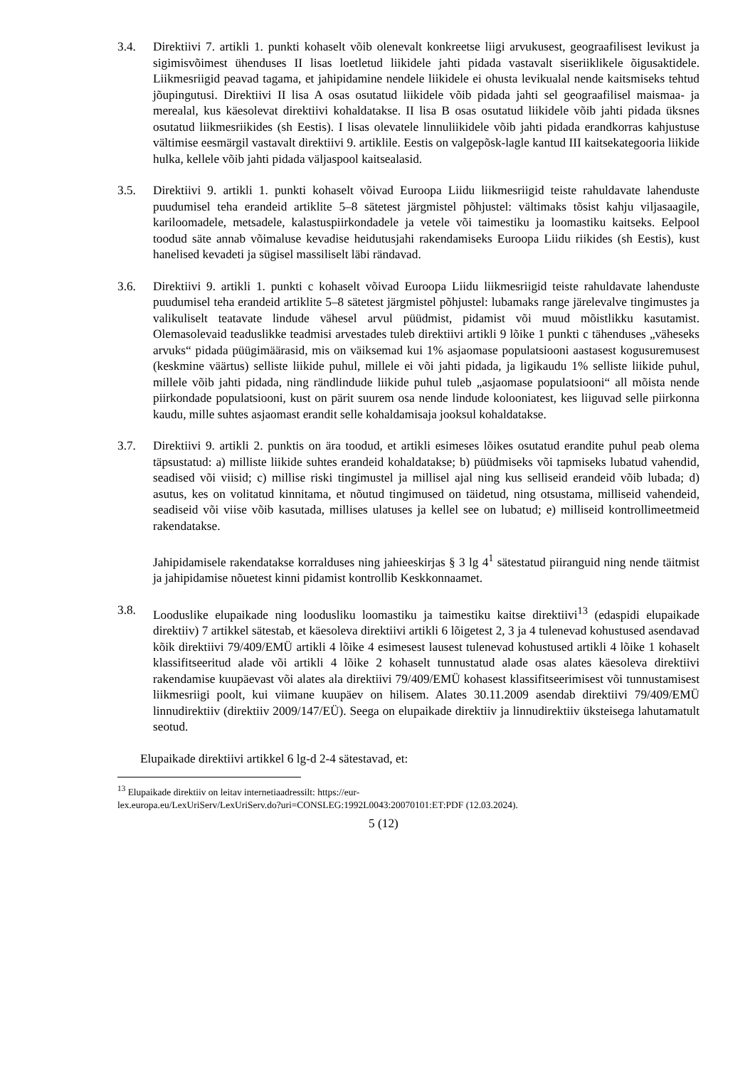3.4. Direktiivi 7. artikli 1. punkti kohaselt võib olenevalt konkreetse liigi arvukusest, geograafilisest levikust ja sigimisvõimest ühenduses II lisas loetletud liikidele jahti pidada vastavalt siseriiklikele õigusaktidele. Liikmesriigid peavad tagama, et jahipidamine nendele liikidele ei ohusta levikualal nende kaitsmiseks tehtud jõupingutusi. Direktiivi II lisa A osas osutatud liikidele võib pidada jahti sel geograafilisel maismaa- ja merealal, kus käesolevat direktiivi kohaldatakse. II lisa B osas osutatud liikidele võib jahti pidada üksnes osutatud liikmesriikides (sh Eestis). I lisas olevatele linnuliikidele võib jahti pidada erandkorras kahjustuse vältimise eesmärgil vastavalt direktiivi 9. artiklile. Eestis on valgepõsk-lagle kantud III kaitsekategooria liikide hulka, kellele võib jahti pidada väljaspool kaitsealasid.
3.5. Direktiivi 9. artikli 1. punkti kohaselt võivad Euroopa Liidu liikmesriigid teiste rahuldavate lahenduste puudumisel teha erandeid artiklite 5–8 sätetest järgmistel põhjustel: vältimaks tõsist kahju viljasaagile, kariloomadele, metsadele, kalastuspiirkondadele ja vetele või taimestiku ja loomastiku kaitseks. Eelpool toodud säte annab võimaluse kevadise heidutusjahi rakendamiseks Euroopa Liidu riikides (sh Eestis), kust hanelised kevadeti ja sügisel massiliselt läbi rändavad.
3.6. Direktiivi 9. artikli 1. punkti c kohaselt võivad Euroopa Liidu liikmesriigid teiste rahuldavate lahenduste puudumisel teha erandeid artiklite 5–8 sätetest järgmistel põhjustel: lubamaks range järelevalve tingimustes ja valikuliselt teatavate lindude vähesel arvul püüdmist, pidamist või muud mõistlikku kasutamist. Olemasolevaid teaduslikke teadmisi arvestades tuleb direktiivi artikli 9 lõike 1 punkti c tähenduses „väheseks arvuks“ pidada püügimäärasid, mis on väiksemad kui 1% asjaomase populatsiooni aastasest kogusuremusest (keskmine väärtus) selliste liikide puhul, millele ei või jahti pidada, ja ligikaudu 1% selliste liikide puhul, millele võib jahti pidada, ning rändlindude liikide puhul tuleb „asjaomase populatsiooni“ all mõista nende piirkondade populatsiooni, kust on pärit suurem osa nende lindude kolooniatest, kes liiguvad selle piirkonna kaudu, mille suhtes asjaomast erandit selle kohaldamisaja jooksul kohaldatakse.
3.7. Direktiivi 9. artikli 2. punktis on ära toodud, et artikli esimeses lõikes osutatud erandite puhul peab olema täpsustatud: a) milliste liikide suhtes erandeid kohaldatakse; b) püüdmiseks või tapmiseks lubatud vahendid, seadised või viisid; c) millise riski tingimustel ja millisel ajal ning kus selliseid erandeid võib lubada; d) asutus, kes on volitatud kinnitama, et nõutud tingimused on täidetud, ning otsustama, milliseid vahendeid, seadiseid või viise võib kasutada, millises ulatuses ja kellel see on lubatud; e) milliseid kontrollimeetmeid rakendatakse.
Jahipidamisele rakendatakse korralduses ning jahieeskirjas § 3 lg 4<sup>1</sup> sätestatud piiranguid ning nende täitmist ja jahipidamise nõuetest kinni pidamist kontrollib Keskkonnaamet.
3.8. Looduslike elupaikade ning loodusliku loomastiku ja taimestiku kaitse direktiivi<sup>13</sup> (edaspidi elupaikade direktiiv) 7 artikkel sätestab, et käesoleva direktiivi artikli 6 lõigetest 2, 3 ja 4 tulenevad kohustused asendavad kõik direktiivi 79/409/EMÜ artikli 4 lõike 4 esimesest lausest tulenevad kohustused artikli 4 lõike 1 kohaselt klassifitseeritud alade või artikli 4 lõike 2 kohaselt tunnustatud alade osas alates käesoleva direktiivi rakendamise kuupäevast või alates ala direktiivi 79/409/EMÜ kohasest klassifitseerimisest või tunnustamisest liikmesriigi poolt, kui viimane kuupäev on hilisem. Alates 30.11.2009 asendab direktiivi 79/409/EMÜ linnudirektiiv (direktiiv 2009/147/EÜ). Seega on elupaikade direktiiv ja linnudirektiiv üksteisega lahutamatult seotud.
Elupaikade direktiivi artikkel 6 lg-d 2-4 sätestavad, et:
<sup>13</sup> Elupaikade direktiiv on leitav internetiaadressilt: https://eur-
lex.europa.eu/LexUriServ/LexUriServ.do?uri=CONSLEG:1992L0043:20070101:ET:PDF (12.03.2024).
5 (12)